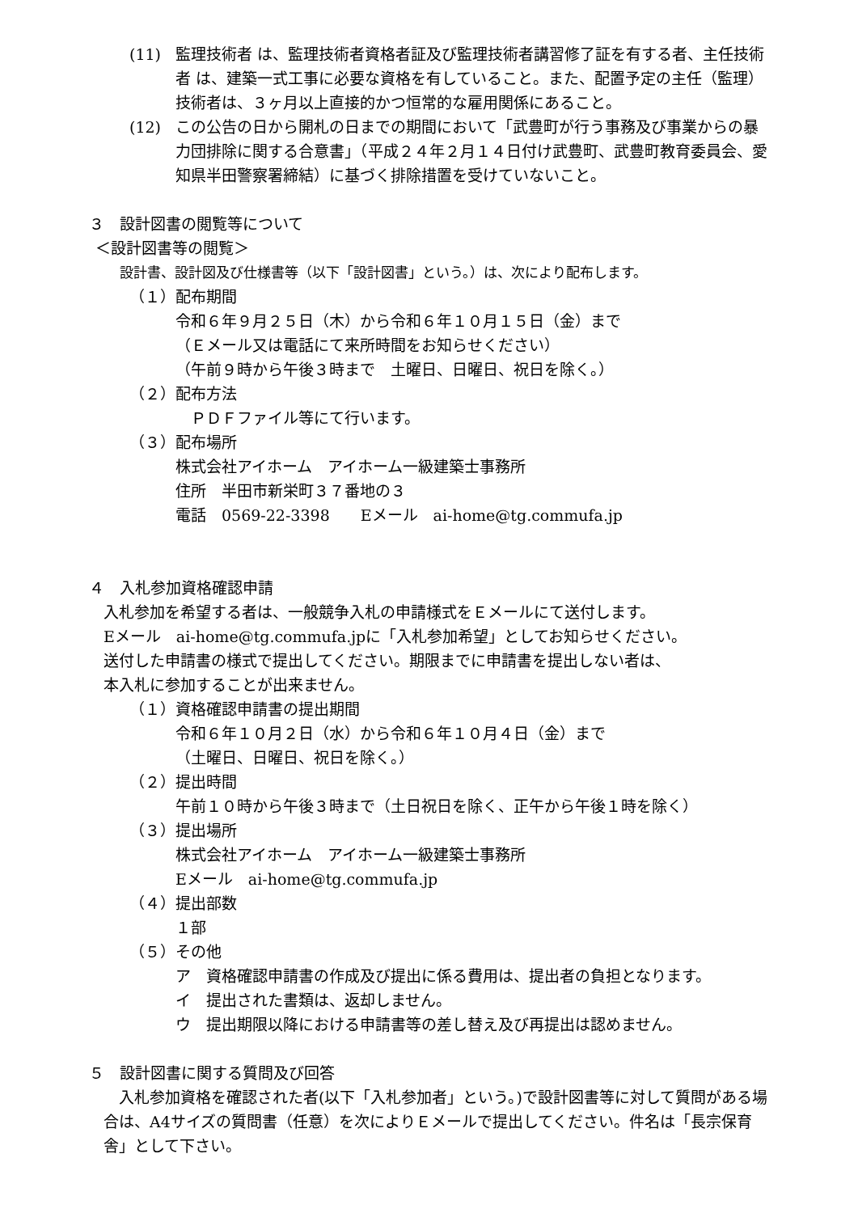(11) 監理技術者 は、監理技術者資格者証及び監理技術者講習修了証を有する者、主任技術者 は、建築一式工事に必要な資格を有していること。また、配置予定の主任（監理）技術者は、３ヶ月以上直接的かつ恒常的な雇用関係にあること。
(12) この公告の日から開札の日までの期間において「武豊町が行う事務及び事業からの暴力団排除に関する合意書」（平成２４年２月１４日付け武豊町、武豊町教育委員会、愛知県半田警察署締結）に基づく排除措置を受けていないこと。
３　設計図書の閲覧等について
＜設計図書等の閲覧＞
設計書、設計図及び仕様書等（以下「設計図書」という。）は、次により配布します。
（１）配布期間
令和６年９月２５日（木）から令和６年１０月１５日（金）まで
（Ｅメール又は電話にて来所時間をお知らせください）
（午前９時から午後３時まで　土曜日、日曜日、祝日を除く。）
（２）配布方法
　ＰＤＦファイル等にて行います。
（３）配布場所
株式会社アイホーム　アイホーム一級建築士事務所
住所　半田市新栄町３７番地の３
電話　0569-22-3398　　Eメール　ai-home@tg.commufa.jp
４　入札参加資格確認申請
入札参加を希望する者は、一般競争入札の申請様式をＥメールにて送付します。
Eメール　ai-home@tg.commufa.jpに「入札参加希望」としてお知らせください。
送付した申請書の様式で提出してください。期限までに申請書を提出しない者は、
本入札に参加することが出来ません。
（１）資格確認申請書の提出期間
令和６年１０月２日（水）から令和６年１０月４日（金）まで
（土曜日、日曜日、祝日を除く。）
（２）提出時間
午前１０時から午後３時まで（土日祝日を除く、正午から午後１時を除く）
（３）提出場所
株式会社アイホーム　アイホーム一級建築士事務所
Eメール　ai-home@tg.commufa.jp
（４）提出部数
１部
（５）その他
ア　資格確認申請書の作成及び提出に係る費用は、提出者の負担となります。
イ　提出された書類は、返却しません。
ウ　提出期限以降における申請書等の差し替え及び再提出は認めません。
５　設計図書に関する質問及び回答
　入札参加資格を確認された者(以下「入札参加者」という。)で設計図書等に対して質問がある場合は、A4サイズの質問書（任意）を次によりＥメールで提出してください。件名は「長宗保育舎」として下さい。